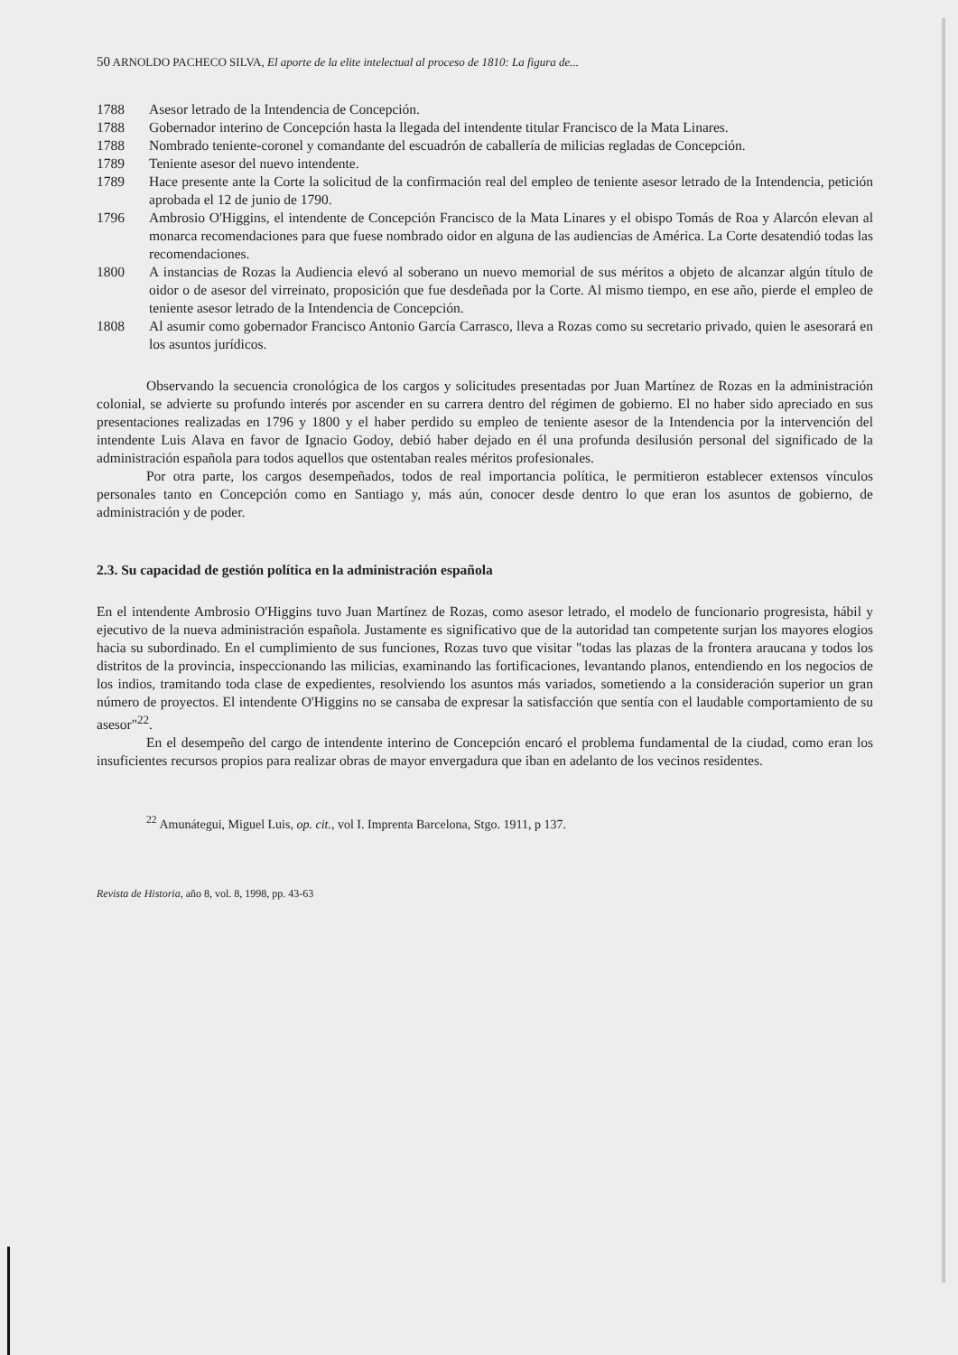50 ARNOLDO PACHECO SILVA, El aporte de la elite intelectual al proceso de 1810: La figura de...
1788 Asesor letrado de la Intendencia de Concepción.
1788 Gobernador interino de Concepción hasta la llegada del intendente titular Francisco de la Mata Linares.
1788 Nombrado teniente-coronel y comandante del escuadrón de caballería de milicias regladas de Concepción.
1789 Teniente asesor del nuevo intendente.
1789 Hace presente ante la Corte la solicitud de la confirmación real del empleo de teniente asesor letrado de la Intendencia, petición aprobada el 12 de junio de 1790.
1796 Ambrosio O'Higgins, el intendente de Concepción Francisco de la Mata Linares y el obispo Tomás de Roa y Alarcón elevan al monarca recomendaciones para que fuese nombrado oidor en alguna de las audiencias de América. La Corte desatendió todas las recomendaciones.
1800 A instancias de Rozas la Audiencia elevó al soberano un nuevo memorial de sus méritos a objeto de alcanzar algún título de oidor o de asesor del virreinato, proposición que fue desdeñada por la Corte. Al mismo tiempo, en ese año, pierde el empleo de teniente asesor letrado de la Intendencia de Concepción.
1808 Al asumir como gobernador Francisco Antonio García Carrasco, lleva a Rozas como su secretario privado, quien le asesorará en los asuntos jurídicos.
Observando la secuencia cronológica de los cargos y solicitudes presentadas por Juan Martínez de Rozas en la administración colonial, se advierte su profundo interés por ascender en su carrera dentro del régimen de gobierno. El no haber sido apreciado en sus presentaciones realizadas en 1796 y 1800 y el haber perdido su empleo de teniente asesor de la Intendencia por la intervención del intendente Luis Alava en favor de Ignacio Godoy, debió haber dejado en él una profunda desilusión personal del significado de la administración española para todos aquellos que ostentaban reales méritos profesionales.
Por otra parte, los cargos desempeñados, todos de real importancia política, le permitieron establecer extensos vínculos personales tanto en Concepción como en Santiago y, más aún, conocer desde dentro lo que eran los asuntos de gobierno, de administración y de poder.
2.3. Su capacidad de gestión política en la administración española
En el intendente Ambrosio O'Higgins tuvo Juan Martínez de Rozas, como asesor letrado, el modelo de funcionario progresista, hábil y ejecutivo de la nueva administración española. Justamente es significativo que de la autoridad tan competente surjan los mayores elogios hacia su subordinado. En el cumplimiento de sus funciones, Rozas tuvo que visitar "todas las plazas de la frontera araucana y todos los distritos de la provincia, inspeccionando las milicias, examinando las fortificaciones, levantando planos, entendiendo en los negocios de los indios, tramitando toda clase de expedientes, resolviendo los asuntos más variados, sometiendo a la consideración superior un gran número de proyectos. El intendente O'Higgins no se cansaba de expresar la satisfacción que sentía con el laudable comportamiento de su asesor"<sup>22</sup>.
En el desempeño del cargo de intendente interino de Concepción encaró el problema fundamental de la ciudad, como eran los insuficientes recursos propios para realizar obras de mayor envergadura que iban en adelanto de los vecinos residentes.
<sup>22</sup> Amunátegui, Miguel Luis, op. cit., vol I. Imprenta Barcelona, Stgo. 1911, p 137.
Revista de Historia, año 8, vol. 8, 1998, pp. 43-63